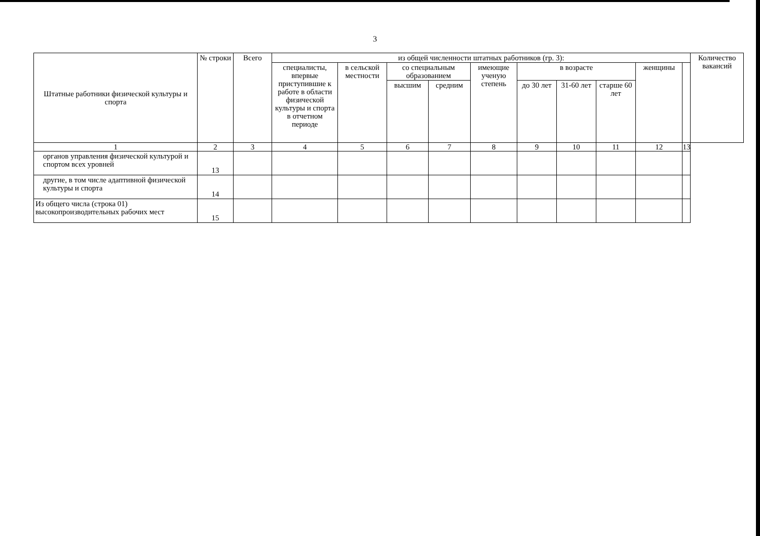3
| Штатные работники физической культуры и спорта | № строки | Всего | из общей численности штатных работников (гр. 3): | | | | | | | | | | Количество вакансий |
| --- | --- | --- | --- | --- | --- | --- | --- | --- | --- | --- | --- | --- | --- |
| | | | специалисты, впервые приступившие к работе в области физической культуры и спорта в отчетном периоде | в сельской местности | со специальным образованием | | имеющие ученую степень | в возрасте | | | женщины | | |
| | | | | | высшим | средним | | до 30 лет | 31-60 лет | старше 60 лет | | | |
| 1 | 2 | 3 | 4 | 5 | 6 | 7 | 8 | 9 | 10 | 11 | 12 | 13 | |
| органов управления физической культурой и спортом всех уровней | 13 | | | | | | | | | | | | |
| другие, в том числе адаптивной физической культуры и спорта | 14 | | | | | | | | | | | | |
| Из общего числа (строка 01) высокопроизводительных рабочих мест | 15 | | | | | | | | | | | | |